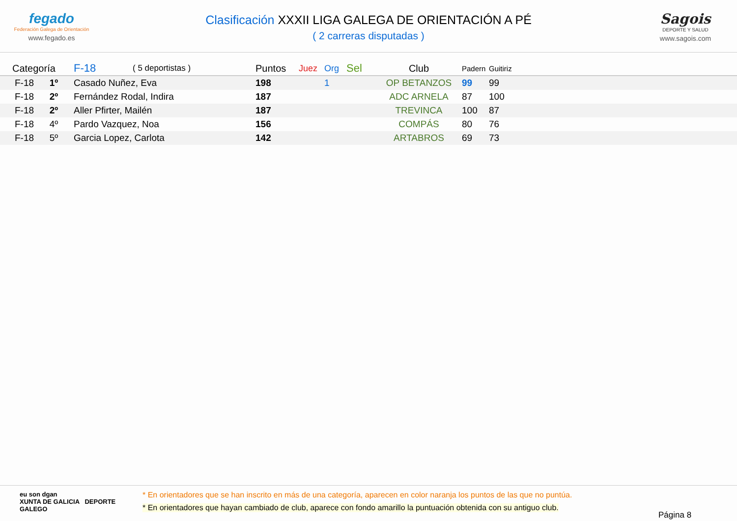fegado
Federación Galega de Orientación
www.fegado.es
Clasificación XXXII LIGA GALEGA DE ORIENTACIÓN A PÉ
( 2 carreras disputadas )
Sagois
DEPORTE Y SALUD
www.sagois.com
| Categoría | F-18 | ( 5 deportistas ) | Puntos | Juez | Org | Sel | Club | Padern | Guitiriz |
| --- | --- | --- | --- | --- | --- | --- | --- | --- | --- |
| F-18 1º | Casado Nuñez, Eva | | 198 | | 1 | | OP BETANZOS | 99 | 99 |
| F-18 2º | Fernández Rodal, Indira | | 187 | | | | ADC ARNELA | 87 | 100 |
| F-18 2º | Aller Pfirter, Mailén | | 187 | | | | TREVINCA | 100 | 87 |
| F-18 4º | Pardo Vazquez, Noa | | 156 | | | | COMPÁS | 80 | 76 |
| F-18 5º | Garcia Lopez, Carlota | | 142 | | | | ARTABROS | 69 | 73 |
eu son dgan
XUNTA DE GALICIA DEPORTE GALEGO
* En orientadores que se han inscrito en más de una categoría, aparecen en color naranja los puntos de las que no puntúa.
* En orientadores que hayan cambiado de club, aparece con fondo amarillo la puntuación obtenida con su antiguo club.
Página 8